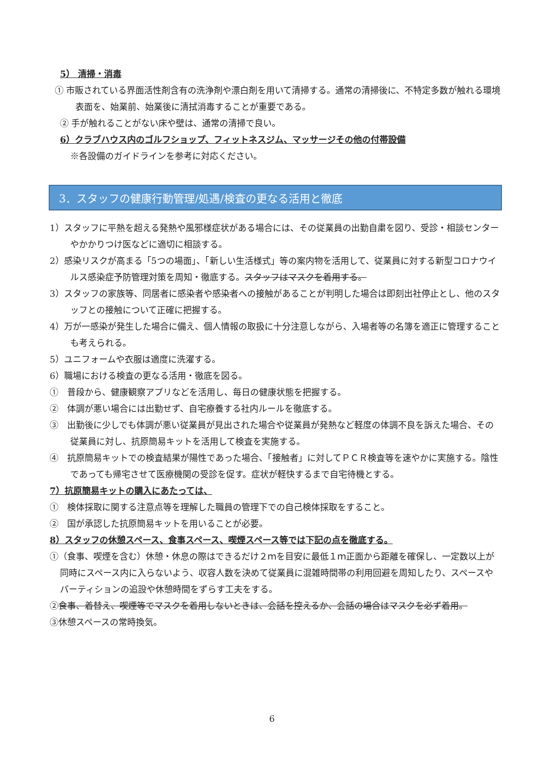5） 清掃・消毒
① 市販されている界面活性剤含有の洗浄剤や漂白剤を用いて清掃する。通常の清掃後に、不特定多数が触れる環境表面を、始業前、始業後に清拭消毒することが重要である。
② 手が触れることがない床や壁は、通常の清掃で良い。
6）クラブハウス内のゴルフショップ、フィットネスジム、マッサージその他の付帯設備
※各設備のガイドラインを参考に対応ください。
3．スタッフの健康行動管理/処遇/検査の更なる活用と徹底
1）スタッフに平熱を超える発熱や風邪様症状がある場合には、その従業員の出勤自粛を図り、受診・相談センターやかかりつけ医などに適切に相談する。
2）感染リスクが高まる「5つの場面」、「新しい生活様式」等の案内物を活用して、従業員に対する新型コロナウイルス感染症予防管理対策を周知・徹底する。スタッフはマスクを着用する。
3）スタッフの家族等、同居者に感染者や感染者への接触があることが判明した場合は即刻出社停止とし、他のスタッフとの接触について正確に把握する。
4）万が一感染が発生した場合に備え、個人情報の取扱に十分注意しながら、入場者等の名簿を適正に管理することも考えられる。
5）ユニフォームや衣服は適度に洗濯する。
6）職場における検査の更なる活用・徹底を図る。
①　普段から、健康観察アプリなどを活用し、毎日の健康状態を把握する。
②　体調が悪い場合には出勤せず、自宅療養する社内ルールを徹底する。
③　出勤後に少しでも体調が悪い従業員が見出された場合や従業員が発熱など軽度の体調不良を訴えた場合、その従業員に対し、抗原簡易キットを活用して検査を実施する。
④　抗原簡易キットでの検査結果が陽性であった場合、「接触者」に対してＰＣＲ検査等を速やかに実施する。陰性であっても帰宅させて医療機関の受診を促す。症状が軽快するまで自宅待機とする。
7）抗原簡易キットの購入にあたっては、
①　検体採取に関する注意点等を理解した職員の管理下での自己検体採取をすること。
②　国が承認した抗原簡易キットを用いることが必要。
8）スタッフの休憩スペース、食事スペース、喫煙スペース等では下記の点を徹底する。
①（食事、喫煙を含む）休憩・休息の際はできるだけ２ｍを目安に最低１ｍ正面から距離を確保し、一定数以上が同時にスペース内に入らないよう、収容人数を決めて従業員に混雑時間帯の利用回避を周知したり、スペースやパーティションの追設や休憩時間をずらす工夫をする。
②食事、着替え、喫煙等でマスクを着用しないときは、会話を控えるか、会話の場合はマスクを必ず着用。
③休憩スペースの常時換気。
6